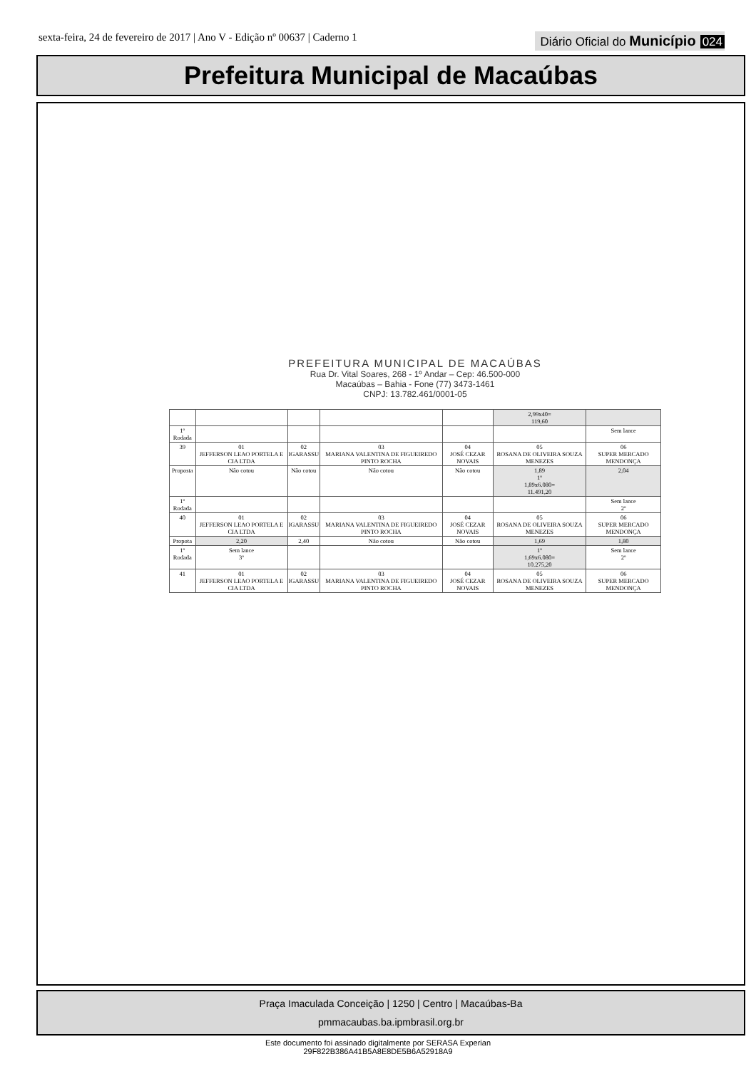sexta-feira, 24 de fevereiro de 2017 | Ano V - Edição nº 00637 | Caderno 1
Diário Oficial do Município 024
Prefeitura Municipal de Macaúbas
PREFEITURA MUNICIPAL DE MACAÚBAS
Rua Dr. Vital Soares, 268 - 1º Andar – Cep: 46.500-000
Macaúbas – Bahia - Fone (77) 3473-1461
CNPJ: 13.782.461/0001-05
| | | | | | 2,99x40= 119,60 | |
| 1º Rodada | | | | | | Sem lance |
| 39 | 01 JEFFERSON LEAO PORTELA E CIA LTDA | 02 IGARASSU | 03 MARIANA VALENTINA DE FIGUEIREDO PINTO ROCHA | 04 JOSÉ CEZAR NOVAIS | 05 ROSANA DE OLIVEIRA SOUZA MENEZES | 06 SUPER MERCADO MENDONÇA |
| Proposta | Não cotou | Não cotou | Não cotou | Não cotou | 1,89 1º 1,89x6.080= 11.491,20 | 2,04 |
| 1º Rodada | | | | | | Sem lance 2º |
| 40 | 01 JEFFERSON LEAO PORTELA E CIA LTDA | 02 IGARASSU | 03 MARIANA VALENTINA DE FIGUEIREDO PINTO ROCHA | 04 JOSÉ CEZAR NOVAIS | 05 ROSANA DE OLIVEIRA SOUZA MENEZES | 06 SUPER MERCADO MENDONÇA |
| Propota | 2,20 | 2,40 | Não cotou | Não cotou | 1,69 | 1,80 |
| 1º Rodada | Sem lance 3º | | | | 1º 1,69x6.080= 10.275,20 | Sem lance 2º |
| 41 | 01 JEFFERSON LEAO PORTELA E CIA LTDA | 02 IGARASSU | 03 MARIANA VALENTINA DE FIGUEIREDO PINTO ROCHA | 04 JOSÉ CEZAR NOVAIS | 05 ROSANA DE OLIVEIRA SOUZA MENEZES | 06 SUPER MERCADO MENDONÇA |
Praça Imaculada Conceição | 1250 | Centro | Macaúbas-Ba
pmmacaubas.ba.ipmbrasil.org.br
Este documento foi assinado digitalmente por SERASA Experian
29F822B386A41B5A8E8DE5B6A52918A9